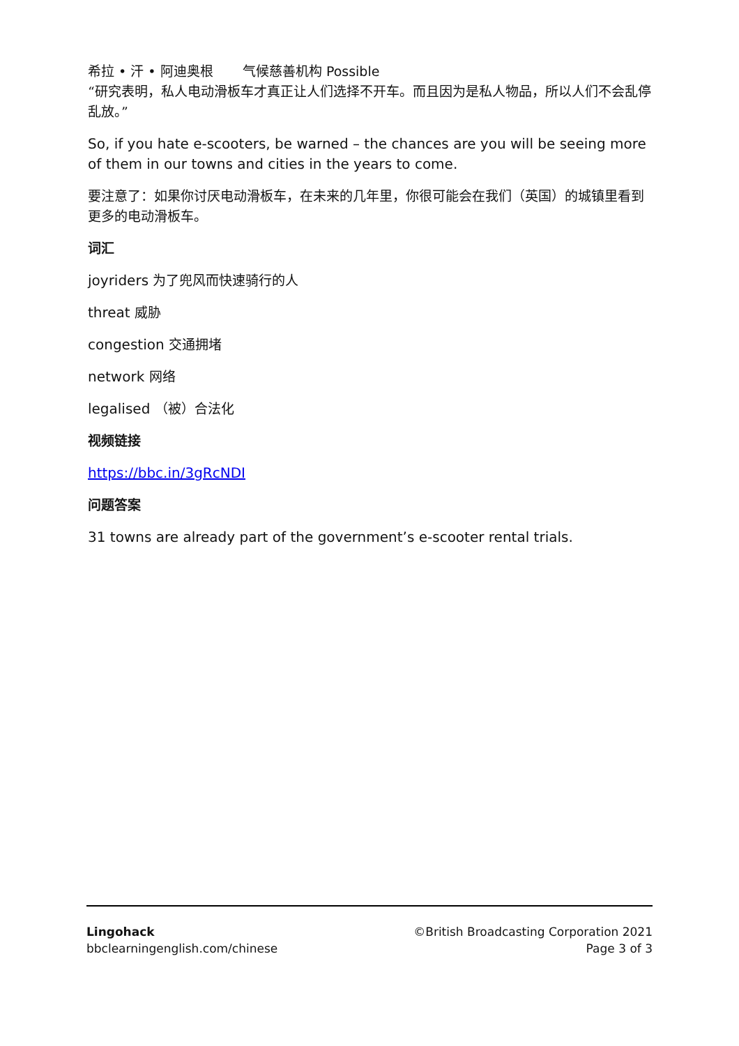希拉 • 汗 • 阿迪奥根 气候慈善机构 Possible
“研究表明，私人电动滑板车才真正让人们选择不开车。而且因为是私人物品，所以人们不会乱停乱放。”
So, if you hate e-scooters, be warned – the chances are you will be seeing more of them in our towns and cities in the years to come.
要注意了：如果你讨厌电动滑板车，在未来的几年里，你很可能会在我们（英国）的城镇里看到更多的电动滑板车。
词汇
joyriders 为了兜风而快速骑行的人
threat 威胁
congestion 交通拥堵
network 网络
legalised （被）合法化
视频链接
https://bbc.in/3gRcNDI
问题答案
31 towns are already part of the government’s e-scooter rental trials.
Lingohack
bbclearningenglish.com/chinese
©British Broadcasting Corporation 2021
Page 3 of 3